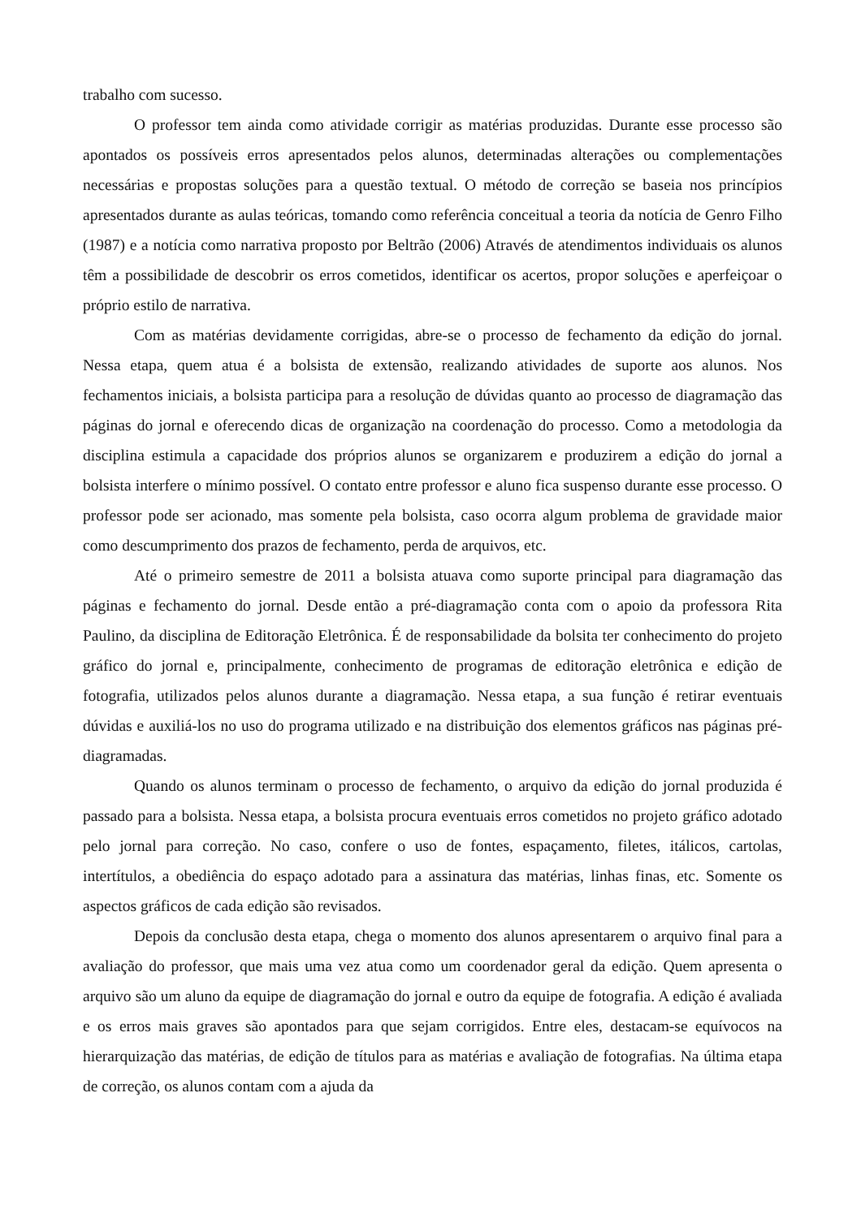trabalho com sucesso.
O professor tem ainda como atividade corrigir as matérias produzidas. Durante esse processo são apontados os possíveis erros apresentados pelos alunos, determinadas alterações ou complementações necessárias e propostas soluções para a questão textual. O método de correção se baseia nos princípios apresentados durante as aulas teóricas, tomando como referência conceitual a teoria da notícia de Genro Filho (1987) e a notícia como narrativa proposto por Beltrão (2006) Através de atendimentos individuais os alunos têm a possibilidade de descobrir os erros cometidos, identificar os acertos, propor soluções e aperfeiçoar o próprio estilo de narrativa.
Com as matérias devidamente corrigidas, abre-se o processo de fechamento da edição do jornal. Nessa etapa, quem atua é a bolsista de extensão, realizando atividades de suporte aos alunos. Nos fechamentos iniciais, a bolsista participa para a resolução de dúvidas quanto ao processo de diagramação das páginas do jornal e oferecendo dicas de organização na coordenação do processo. Como a metodologia da disciplina estimula a capacidade dos próprios alunos se organizarem e produzirem a edição do jornal a bolsista interfere o mínimo possível. O contato entre professor e aluno fica suspenso durante esse processo. O professor pode ser acionado, mas somente pela bolsista, caso ocorra algum problema de gravidade maior como descumprimento dos prazos de fechamento, perda de arquivos, etc.
Até o primeiro semestre de 2011 a bolsista atuava como suporte principal para diagramação das páginas e fechamento do jornal. Desde então a pré-diagramação conta com o apoio da professora Rita Paulino, da disciplina de Editoração Eletrônica. É de responsabilidade da bolsita ter conhecimento do projeto gráfico do jornal e, principalmente, conhecimento de programas de editoração eletrônica e edição de fotografia, utilizados pelos alunos durante a diagramação. Nessa etapa, a sua função é retirar eventuais dúvidas e auxiliá-los no uso do programa utilizado e na distribuição dos elementos gráficos nas páginas pré-diagramadas.
Quando os alunos terminam o processo de fechamento, o arquivo da edição do jornal produzida é passado para a bolsista. Nessa etapa, a bolsista procura eventuais erros cometidos no projeto gráfico adotado pelo jornal para correção. No caso, confere o uso de fontes, espaçamento, filetes, itálicos, cartolas, intertítulos, a obediência do espaço adotado para a assinatura das matérias, linhas finas, etc. Somente os aspectos gráficos de cada edição são revisados.
Depois da conclusão desta etapa, chega o momento dos alunos apresentarem o arquivo final para a avaliação do professor, que mais uma vez atua como um coordenador geral da edição. Quem apresenta o arquivo são um aluno da equipe de diagramação do jornal e outro da equipe de fotografia. A edição é avaliada e os erros mais graves são apontados para que sejam corrigidos. Entre eles, destacam-se equívocos na hierarquização das matérias, de edição de títulos para as matérias e avaliação de fotografias. Na última etapa de correção, os alunos contam com a ajuda da